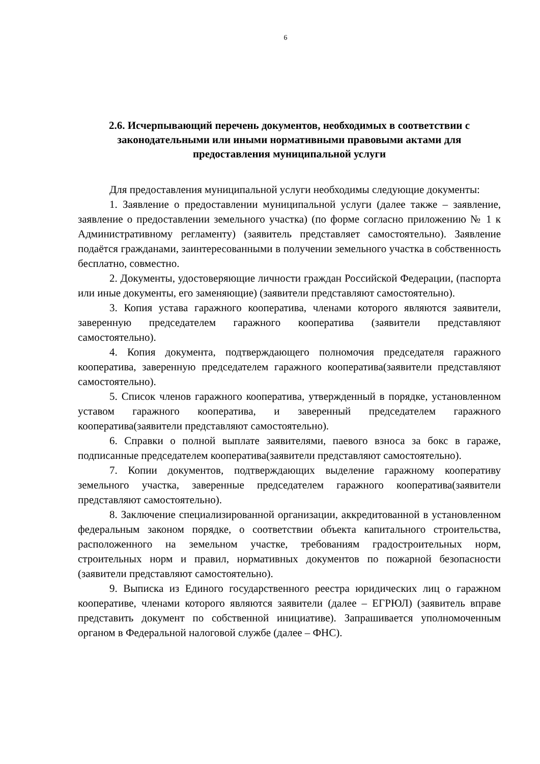6
2.6. Исчерпывающий перечень документов, необходимых в соответствии с законодательными или иными нормативными правовыми актами для предоставления муниципальной услуги
Для предоставления муниципальной услуги необходимы следующие документы:
1. Заявление о предоставлении муниципальной услуги (далее также – заявление, заявление о предоставлении земельного участка) (по форме согласно приложению № 1 к Административному регламенту) (заявитель представляет самостоятельно). Заявление подаётся гражданами, заинтересованными в получении земельного участка в собственность бесплатно, совместно.
2. Документы, удостоверяющие личности граждан Российской Федерации, (паспорта или иные документы, его заменяющие) (заявители представляют самостоятельно).
3. Копия устава гаражного кооператива, членами которого являются заявители, заверенную председателем гаражного кооператива (заявители представляют самостоятельно).
4. Копия документа, подтверждающего полномочия председателя гаражного кооператива, заверенную председателем гаражного кооператива(заявители представляют самостоятельно).
5. Список членов гаражного кооператива, утвержденный в порядке, установленном уставом гаражного кооператива, и заверенный председателем гаражного кооператива(заявители представляют самостоятельно).
6. Справки о полной выплате заявителями, паевого взноса за бокс в гараже, подписанные председателем кооператива(заявители представляют самостоятельно).
7. Копии документов, подтверждающих выделение гаражному кооперативу земельного участка, заверенные председателем гаражного кооператива(заявители представляют самостоятельно).
8. Заключение специализированной организации, аккредитованной в установленном федеральным законом порядке, о соответствии объекта капитального строительства, расположенного на земельном участке, требованиям градостроительных норм, строительных норм и правил, нормативных документов по пожарной безопасности (заявители представляют самостоятельно).
9. Выписка из Единого государственного реестра юридических лиц о гаражном кооперативе, членами которого являются заявители (далее – ЕГРЮЛ) (заявитель вправе представить документ по собственной инициативе). Запрашивается уполномоченным органом в Федеральной налоговой службе (далее – ФНС).